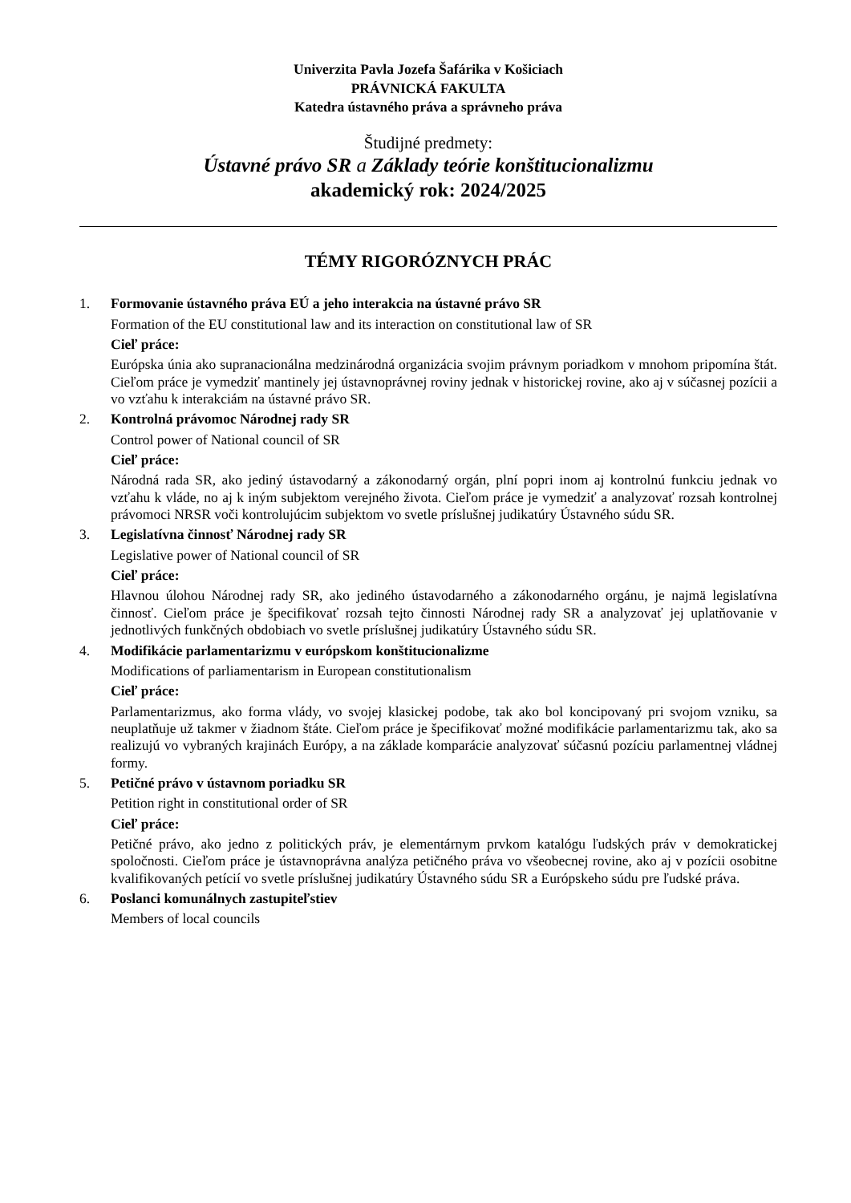Univerzita Pavla Jozefa Šafárika v Košiciach
PRÁVNICKÁ FAKULTA
Katedra ústavného práva a správneho práva
Študijné predmety:
Ústavné právo SR a Základy teórie konštitucionalizmu
akademický rok: 2024/2025
TÉMY RIGORÓZNYCH PRÁC
1. Formovanie ústavného práva EÚ a jeho interakcia na ústavné právo SR
Formation of the EU constitutional law and its interaction on constitutional law of SR
Cieľ práce:
Európska únia ako supranacionálna medzinárodná organizácia svojim právnym poriadkom v mnohom pripomína štát. Cieľom práce je vymedziť mantinely jej ústavnoprávnej roviny jednak v historickej rovine, ako aj v súčasnej pozícii a vo vzťahu k interakciám na ústavné právo SR.
2. Kontrolná právomoc Národnej rady SR
Control power of National council of SR
Cieľ práce:
Národná rada SR, ako jediný ústavodarný a zákonodarný orgán, plní popri inom aj kontrolnú funkciu jednak vo vzťahu k vláde, no aj k iným subjektom verejného života. Cieľom práce je vymedziť a analyzovať rozsah kontrolnej právomoci NRSR voči kontrolujúcim subjektom vo svetle príslušnej judikatúry Ústavného súdu SR.
3. Legislatívna činnosť Národnej rady SR
Legislative power of National council of SR
Cieľ práce:
Hlavnou úlohou Národnej rady SR, ako jediného ústavodarného a zákonodarného orgánu, je najmä legislatívna činnosť. Cieľom práce je špecifikovať rozsah tejto činnosti Národnej rady SR a analyzovať jej uplatňovanie v jednotlivých funkčných obdobiach vo svetle príslušnej judikatúry Ústavného súdu SR.
4. Modifikácie parlamentarizmu v európskom konštitucionalizme
Modifications of parliamentarism in European constitutionalism
Cieľ práce:
Parlamentarizmus, ako forma vlády, vo svojej klasickej podobe, tak ako bol koncipovaný pri svojom vzniku, sa neuplatňuje už takmer v žiadnom štáte. Cieľom práce je špecifikovať možné modifikácie parlamentarizmu tak, ako sa realizujú vo vybraných krajinách Európy, a na základe komparácie analyzovať súčasnú pozíciu parlamentnej vládnej formy.
5. Petičné právo v ústavnom poriadku SR
Petition right in constitutional order of SR
Cieľ práce:
Petičné právo, ako jedno z politických práv, je elementárnym prvkom katalógu ľudských práv v demokratickej spoločnosti. Cieľom práce je ústavnoprávna analýza petičného práva vo všeobecnej rovine, ako aj v pozícii osobitne kvalifikovaných petícií vo svetle príslušnej judikatúry Ústavného súdu SR a Európskeho súdu pre ľudské práva.
6. Poslanci komunálnych zastupiteľstiev
Members of local councils